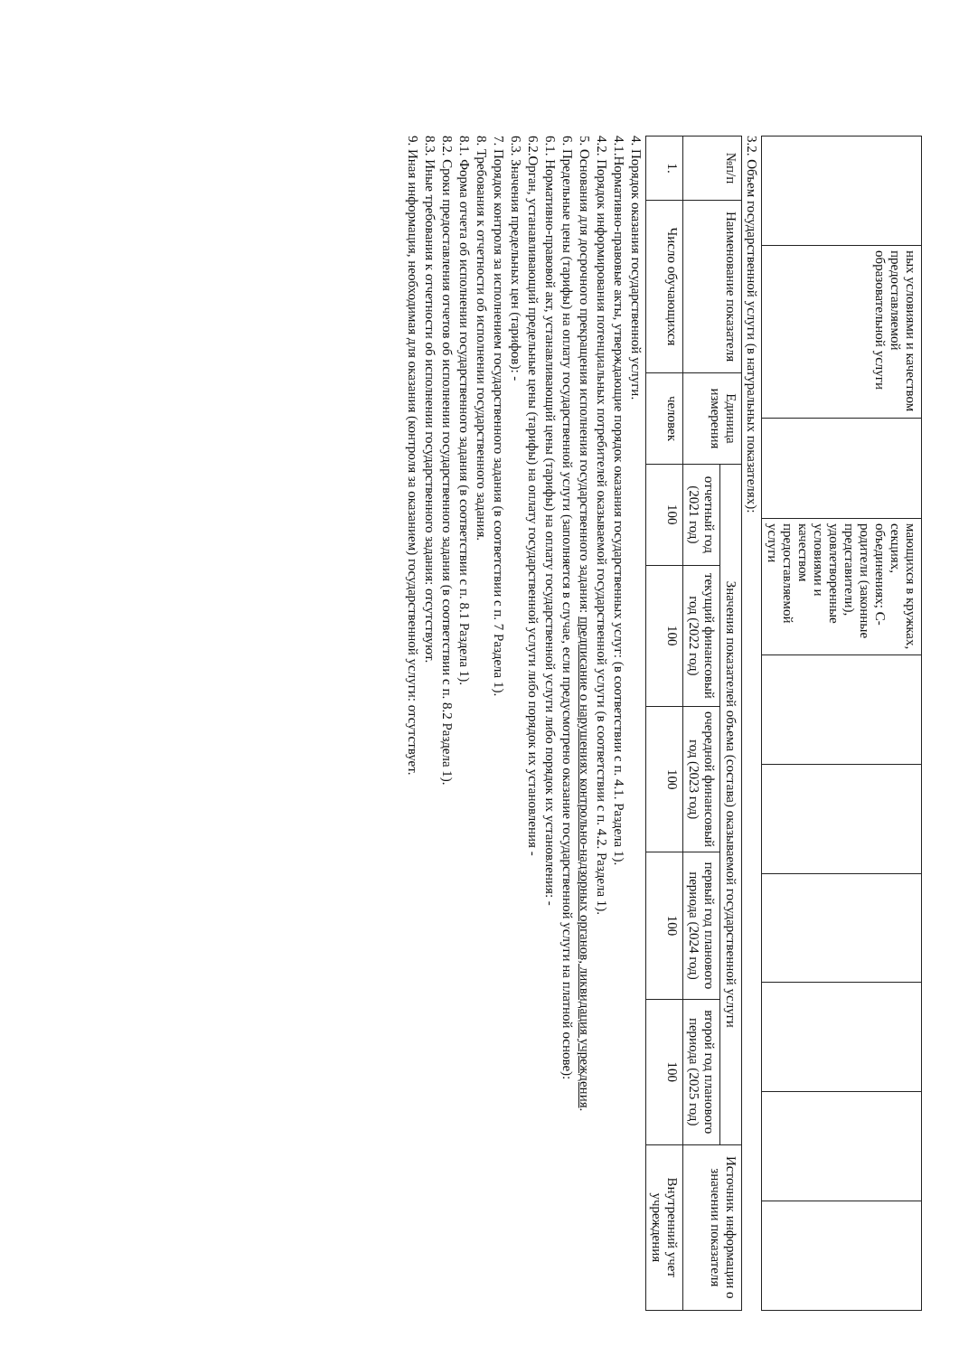| | ных условиями и качеством предоставляемой образовательной услуги | | мающихся в кружках, секциях, объединениях; С-родители (законные представители), удовлетворенные условиями и качеством предоставляемой услуги | | | | | | |
3.2. Объем государственной услуги (в натуральных показателях):
| №п/п | Наименование показателя | Единица измерения | Значения показателей объема (состава) оказываемой государственной услуги | | | | | Источник информации о значении показателя |
| --- | --- | --- | --- | --- | --- | --- | --- | --- |
| | | | отчетный год (2021 год) | текущий финансовый год (2022 год) | очередной финансовый год (2023 год) | первый год планового периода (2024 год) | второй год планового периода (2025 год) | |
| 1. | Число обучающихся | человек | 100 | 100 | 100 | 100 | 100 | Внутренний учет учреждения |
4. Порядок оказания государственной услуги.
4.1.Нормативно-правовые акты, утверждающие порядок оказания государственных услуг: (в соответствии с п. 4.1. Раздела 1).
4.2. Порядок информирования потенциальных потребителей оказываемой государственной услуги (в соответствии с п. 4.2. Раздела 1).
5. Основания для досрочного прекращения исполнения государственного задания: предписание о нарушениях контрольно-надзорных органов, ликвидация учреждения.
6. Предельные цены (тарифы) на оплату государственной услуги (заполняется в случае, если предусмотрено оказание государственной услуги на платной основе):
6.1. Нормативно-правовой акт, устанавливающий цены (тарифы) на оплату государственной услуги либо порядок их установления: -
6.2.Орган, устанавливающий предельные цены (тарифы) на оплату государственной услуги либо порядок их установления -
6.3. Значения предельных цен (тарифов): -
7. Порядок контроля за исполнением государственного задания (в соответствии с п. 7 Раздела 1).
8. Требования к отчетности об исполнении государственного задания.
8.1. Форма отчета об исполнении государственного задания (в соответствии с п. 8.1 Раздела 1).
8.2. Сроки предоставления отчетов об исполнении государственного задания (в соответствии с п. 8.2 Раздела 1).
8.3. Иные требования к отчетности об исполнении государственного задания: отсутствуют.
9. Иная информация, необходимая для оказания (контроля за оказанием) государственной услуги: отсутствует.